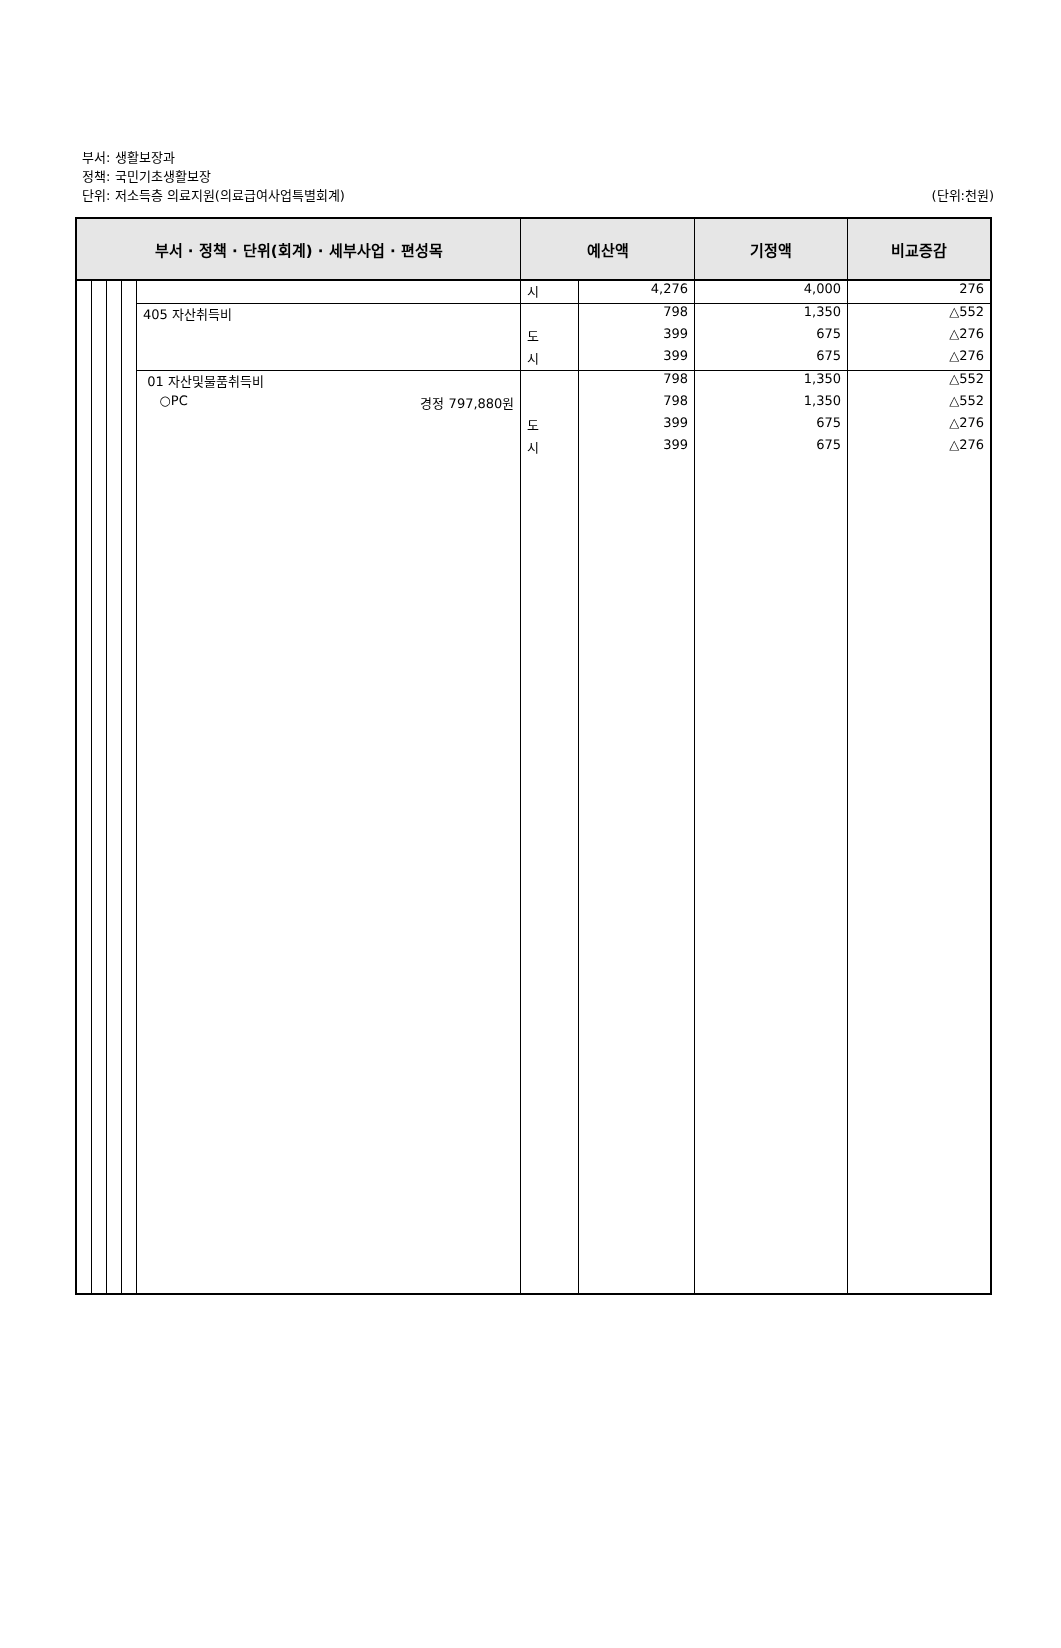부서: 생활보장과
정책: 국민기초생활보장
단위: 저소득층 의료지원(의료급여사업특별회계)
(단위:천원)
| 부서 · 정책 · 단위(회계) · 세부사업 · 편성목 | | | | | 예산액 | | 기정액 | 비교증감 |
| --- | --- | --- | --- | --- | --- | --- | --- | --- |
| | | | | | 시 | 4,276 | 4,000 | 276 |
| | | | | 405 자산취득비 | | 798 | 1,350 | △552 |
| | | | | | 도 | 399 | 675 | △276 |
| | | | | | 시 | 399 | 675 | △276 |
| | | | | 01 자산및물품취득비 | | 798 | 1,350 | △552 |
| | | | | ○PC 경정 797,880원 | | 798 | 1,350 | △552 |
| | | | | | 도 | 399 | 675 | △276 |
| | | | | | 시 | 399 | 675 | △276 |